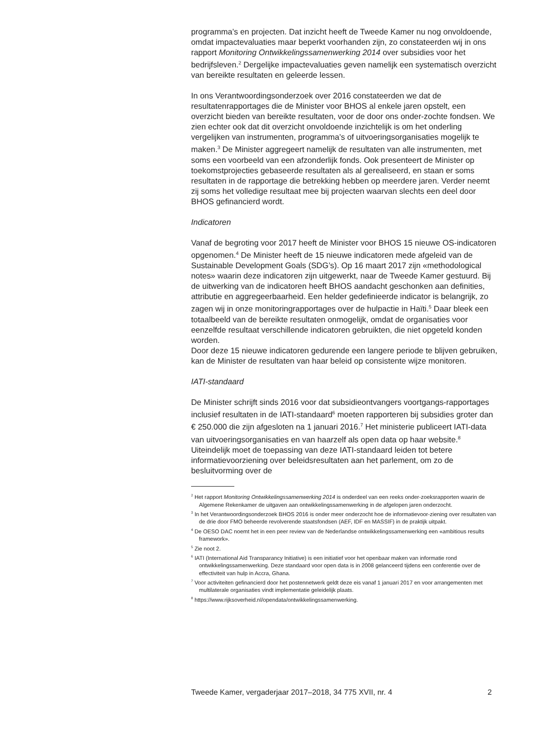programma’s en projecten. Dat inzicht heeft de Tweede Kamer nu nog onvoldoende, omdat impactevaluaties maar beperkt voorhanden zijn, zo constateerden wij in ons rapport Monitoring Ontwikkelingssamenwerking 2014 over subsidies voor het bedrijfsleven.<sup>2</sup> Dergelijke impactevaluaties geven namelijk een systematisch overzicht van bereikte resultaten en geleerde lessen.
In ons Verantwoordingsonderzoek over 2016 constateerden we dat de resultatenrapportages die de Minister voor BHOS al enkele jaren opstelt, een overzicht bieden van bereikte resultaten, voor de door ons onder-zochte fondsen. We zien echter ook dat dit overzicht onvoldoende inzichtelijk is om het onderling vergelijken van instrumenten, programma’s of uitvoeringsorganisaties mogelijk te maken.<sup>3</sup> De Minister aggregeert namelijk de resultaten van alle instrumenten, met soms een voorbeeld van een afzonderlijk fonds. Ook presenteert de Minister op toekomstprojecties gebaseerde resultaten als al gerealiseerd, en staan er soms resultaten in de rapportage die betrekking hebben op meerdere jaren. Verder neemt zij soms het volledige resultaat mee bij projecten waarvan slechts een deel door BHOS gefinancierd wordt.
Indicatoren
Vanaf de begroting voor 2017 heeft de Minister voor BHOS 15 nieuwe OS-indicatoren opgenomen.<sup>4</sup> De Minister heeft de 15 nieuwe indicatoren mede afgeleid van de Sustainable Development Goals (SDG’s). Op 16 maart 2017 zijn «methodological notes» waarin deze indicatoren zijn uitgewerkt, naar de Tweede Kamer gestuurd. Bij de uitwerking van de indicatoren heeft BHOS aandacht geschonken aan definities, attributie en aggregeerbaarheid. Een helder gedefinieerde indicator is belangrijk, zo zagen wij in onze monitoringrapportages over de hulpactie in Haïti.<sup>5</sup> Daar bleek een totaalbeeld van de bereikte resultaten onmogelijk, omdat de organisaties voor eenzelfde resultaat verschillende indicatoren gebruikten, die niet opgeteld konden worden.
Door deze 15 nieuwe indicatoren gedurende een langere periode te blijven gebruiken, kan de Minister de resultaten van haar beleid op consistente wijze monitoren.
IATI-standaard
De Minister schrijft sinds 2016 voor dat subsidieontvangers voortgangs-rapportages inclusief resultaten in de IATI-standaard<sup>6</sup> moeten rapporteren bij subsidies groter dan € 250.000 die zijn afgesloten na 1 januari 2016.<sup>7</sup> Het ministerie publiceert IATI-data van uitvoeringsorganisaties en van haarzelf als open data op haar website.<sup>8</sup> Uiteindelijk moet de toepassing van deze IATI-standaard leiden tot betere informatievoorziening over beleidsresultaten aan het parlement, om zo de besluitvorming over de
<sup>2</sup> Het rapport Monitoring Ontwikkelingssamenwerking 2014 is onderdeel van een reeks onder-zoeksrapporten waarin de Algemene Rekenkamer de uitgaven aan ontwikkelingssamenwerking in de afgelopen jaren onderzocht.
<sup>3</sup> In het Verantwoordingsonderzoek BHOS 2016 is onder meer onderzocht hoe de informatievoor-ziening over resultaten van de drie door FMO beheerde revolverende staatsfondsen (AEF, IDF en MASSIF) in de praktijk uitpakt.
<sup>4</sup> De OESO DAC noemt het in een peer review van de Nederlandse ontwikkelingssamenwerking een «ambitious results framework».
<sup>5</sup> Zie noot 2.
<sup>6</sup> IATI (International Aid Transparancy Initiative) is een initiatief voor het openbaar maken van informatie rond ontwikkelingssamenwerking. Deze standaard voor open data is in 2008 gelanceerd tijdens een conferentie over de effectiviteit van hulp in Accra, Ghana.
<sup>7</sup> Voor activiteiten gefinancierd door het postennetwerk geldt deze eis vanaf 1 januari 2017 en voor arrangementen met multilaterale organisaties vindt implementatie geleidelijk plaats.
<sup>8</sup> https://www.rijksoverheid.nl/opendata/ontwikkelingssamenwerking.
Tweede Kamer, vergaderjaar 2017–2018, 34 775 XVII, nr. 4 2